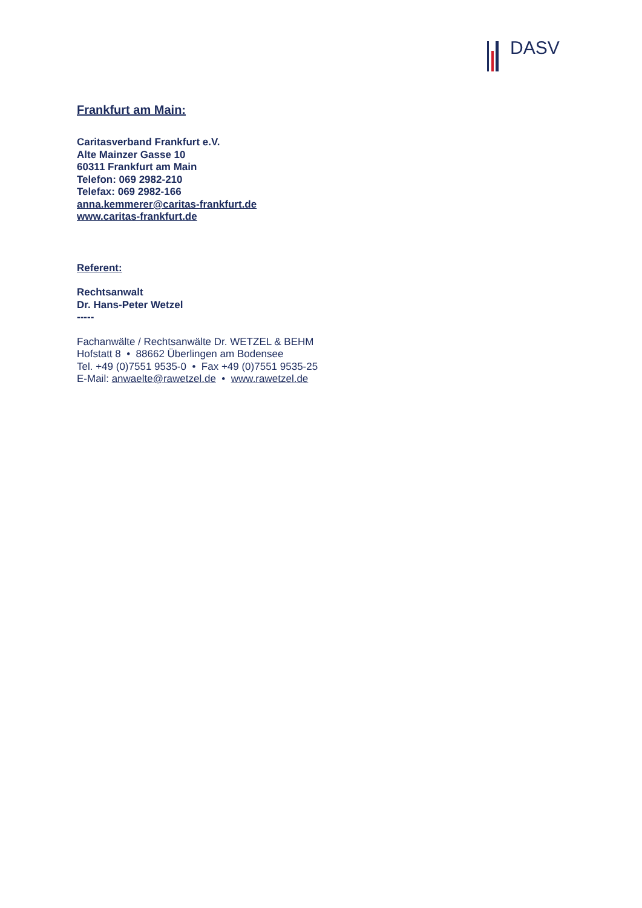DASV
Frankfurt am Main:
Caritasverband Frankfurt e.V.
Alte Mainzer Gasse 10
60311 Frankfurt am Main
Telefon: 069 2982-210
Telefax: 069 2982-166
anna.kemmerer@caritas-frankfurt.de
www.caritas-frankfurt.de
Referent:
Rechtsanwalt
Dr. Hans-Peter Wetzel
-----
Fachanwälte / Rechtsanwälte Dr. WETZEL & BEHM
Hofstatt 8 • 88662 Überlingen am Bodensee
Tel. +49 (0)7551 9535-0 • Fax +49 (0)7551 9535-25
E-Mail: anwaelte@rawetzel.de • www.rawetzel.de